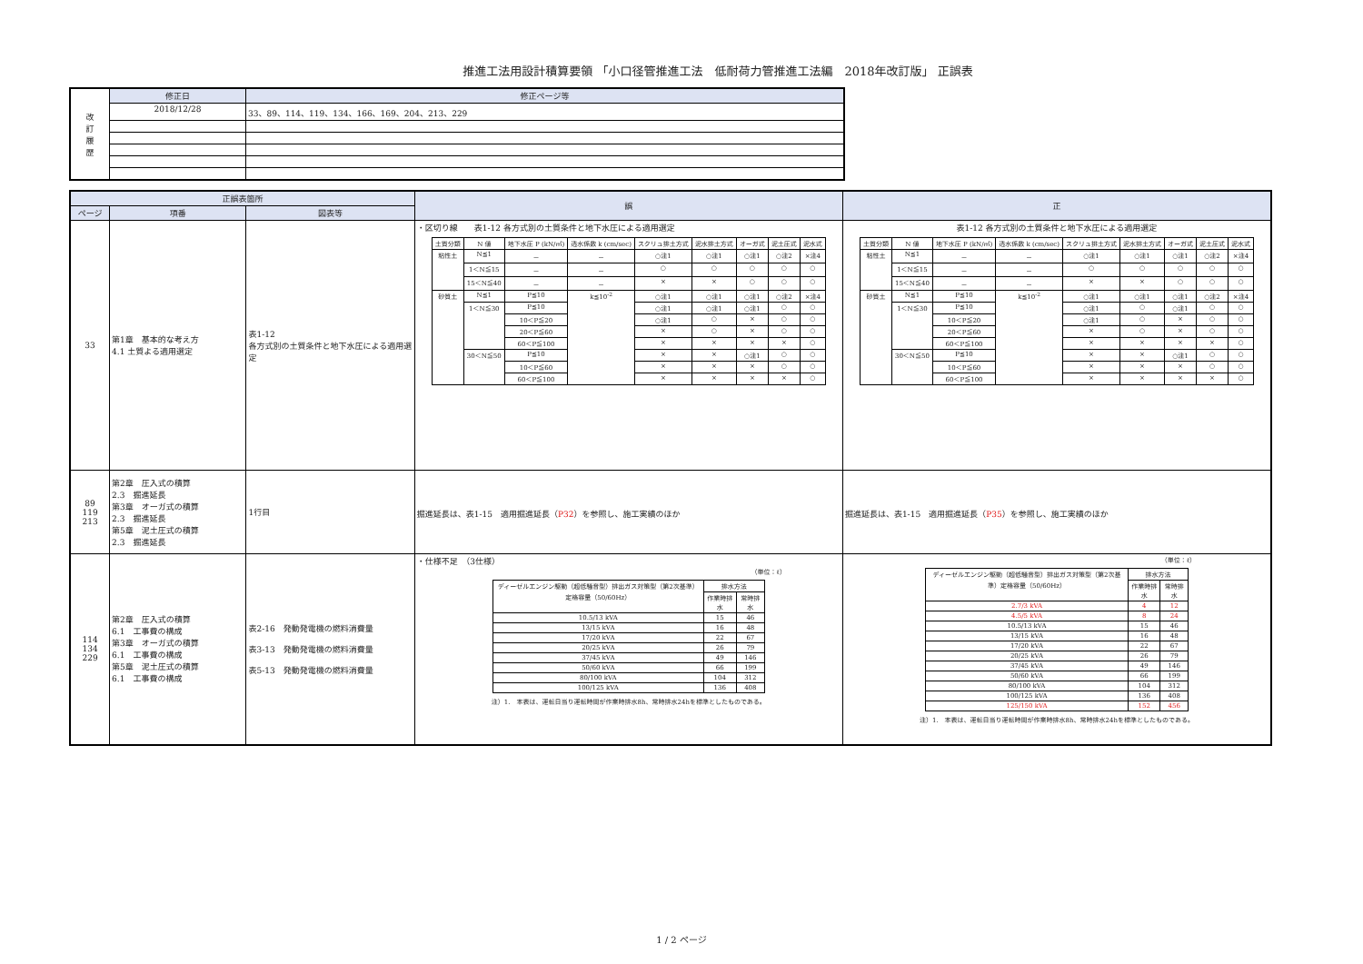推進工法用設計積算要領 「小口径管推進工法　低耐荷力管推進工法編　2018年改訂版」 正誤表
| 改 訂 履 歴 | 修正日 | 修正ページ等 |
| | 2018/12/28 | 33、89、114、119、134、166、169、204、213、229 |
| 正誤表箇所 | | | 誤 | 正 |
| --- | --- | --- | --- | --- |
| ページ | 項番 | 図表等 | | |
| 33 | 第1章 基本的な考え方 4.1 土質よる適用選定 | 表1-12 各方式別の土質条件と地下水圧による適用選定 | ・区切り線 表1-12 各方式別の土質条件と地下水圧による適用選定 / 土質分類 / N 値 / 地下水圧 P (kN/㎡) / 透水係数 k (cm/sec) / スクリュ排土方式 / 泥水排土方式 / オーガ式 / 泥土圧式 / 泥水式 / / 粘性土 / N≦1 / － / － / ○注1 / ○注1 / ○注1 / ○注2 / ×注4 / / / 1＜N≦15 / － / － / ○ / ○ / ○ / ○ / ○ / / / 15＜N≦40 / － / － / × / × / ○ / ○ / ○ / / 砂質土 / N≦1 / P≦10 / k≦10<sup>-2</sup> / ○注1 / ○注1 / ○注1 / ○注2 / ×注4 / / / 1＜N≦30 / P≦10 / / ○注1 / ○注1 / ○注1 / ○ / ○ / / / / 10＜P≦20 / / ○注1 / ○ / × / ○ / ○ / / / / 20＜P≦60 / / × / ○ / × / ○ / ○ / / / / 60＜P≦100 / / × / × / × / × / ○ / / / 30＜N≦50 / P≦10 / / × / × / ○注1 / ○ / ○ / / / / 10＜P≦60 / / × / × / × / ○ / ○ / / / / 60＜P≦100 / / × / × / × / × / ○ / | 表1-12 各方式別の土質条件と地下水圧による適用選定 / 土質分類 / N 値 / 地下水圧 P (kN/㎡) / 透水係数 k (cm/sec) / スクリュ排土方式 / 泥水排土方式 / オーガ式 / 泥土圧式 / 泥水式 / / 粘性土 / N≦1 / － / － / ○注1 / ○注1 / ○注1 / ○注2 / ×注4 / / / 1＜N≦15 / － / － / ○ / ○ / ○ / ○ / ○ / / / 15＜N≦40 / － / － / × / × / ○ / ○ / ○ / / 砂質土 / N≦1 / P≦10 / k≦10<sup>-2</sup> / ○注1 / ○注1 / ○注1 / ○注2 / ×注4 / / / 1＜N≦30 / P≦10 / / ○注1 / ○ / ○注1 / ○ / ○ / / / / 10＜P≦20 / / ○注1 / ○ / × / ○ / ○ / / / / 20＜P≦60 / / × / ○ / × / ○ / ○ / / / / 60＜P≦100 / / × / × / × / × / ○ / / / 30＜N≦50 / P≦10 / / × / × / ○注1 / ○ / ○ / / / / 10＜P≦60 / / × / × / × / ○ / ○ / / / / 60＜P≦100 / / × / × / × / × / ○ / |
| 89 119 213 | 第2章 圧入式の積算 2.3 掘進延長 第3章 オーガ式の積算 2.3 掘進延長 第5章 泥土圧式の積算 2.3 掘進延長 | 1行目 | 掘進延長は、表1-15 適用掘進延長（ P32 ）を参照し、施工実績のほか | 掘進延長は、表1-15 適用掘進延長（ P35 ）を参照し、施工実績のほか |
| 114 134 229 | 第2章 圧入式の積算 6.1 工事費の構成 第3章 オーガ式の積算 6.1 工事費の構成 第5章 泥土圧式の積算 6.1 工事費の構成 | 表2-16 発動発電機の燃料消費量 表3-13 発動発電機の燃料消費量 表5-13 発動発電機の燃料消費量 | ・仕様不足 （3仕様） （単位：ℓ） / ディーゼルエンジン駆動（超低騒音型）排出ガス対策型（第2次基準）定格容量（50/60Hz） / 排水方法 / / / / 作業時排水 / 常時排水 / / 10.5/13 kVA / 15 / 46 / / 13/15 kVA / 16 / 48 / / 17/20 kVA / 22 / 67 / / 20/25 kVA / 26 / 79 / / 37/45 kVA / 49 / 146 / / 50/60 kVA / 66 / 199 / / 80/100 kVA / 104 / 312 / / 100/125 kVA / 136 / 408 / 注）1. 本表は、運転日当り運転時間が作業時排水8h、常時排水24hを標準としたものである。 | （単位：ℓ） / ディーゼルエンジン駆動（超低騒音型）排出ガス対策型（第2次基準）定格容量（50/60Hz） / 排水方法 / / / / 作業時排水 / 常時排水 / / 2.7/3 kVA / 4 / 12 / / 4.5/5 kVA / 8 / 24 / / 10.5/13 kVA / 15 / 46 / / 13/15 kVA / 16 / 48 / / 17/20 kVA / 22 / 67 / / 20/25 kVA / 26 / 79 / / 37/45 kVA / 49 / 146 / / 50/60 kVA / 66 / 199 / / 80/100 kVA / 104 / 312 / / 100/125 kVA / 136 / 408 / / 125/150 kVA / 152 / 456 / 注）1. 本表は、運転日当り運転時間が作業時排水8h、常時排水24hを標準としたものである。 |
1 / 2 ページ